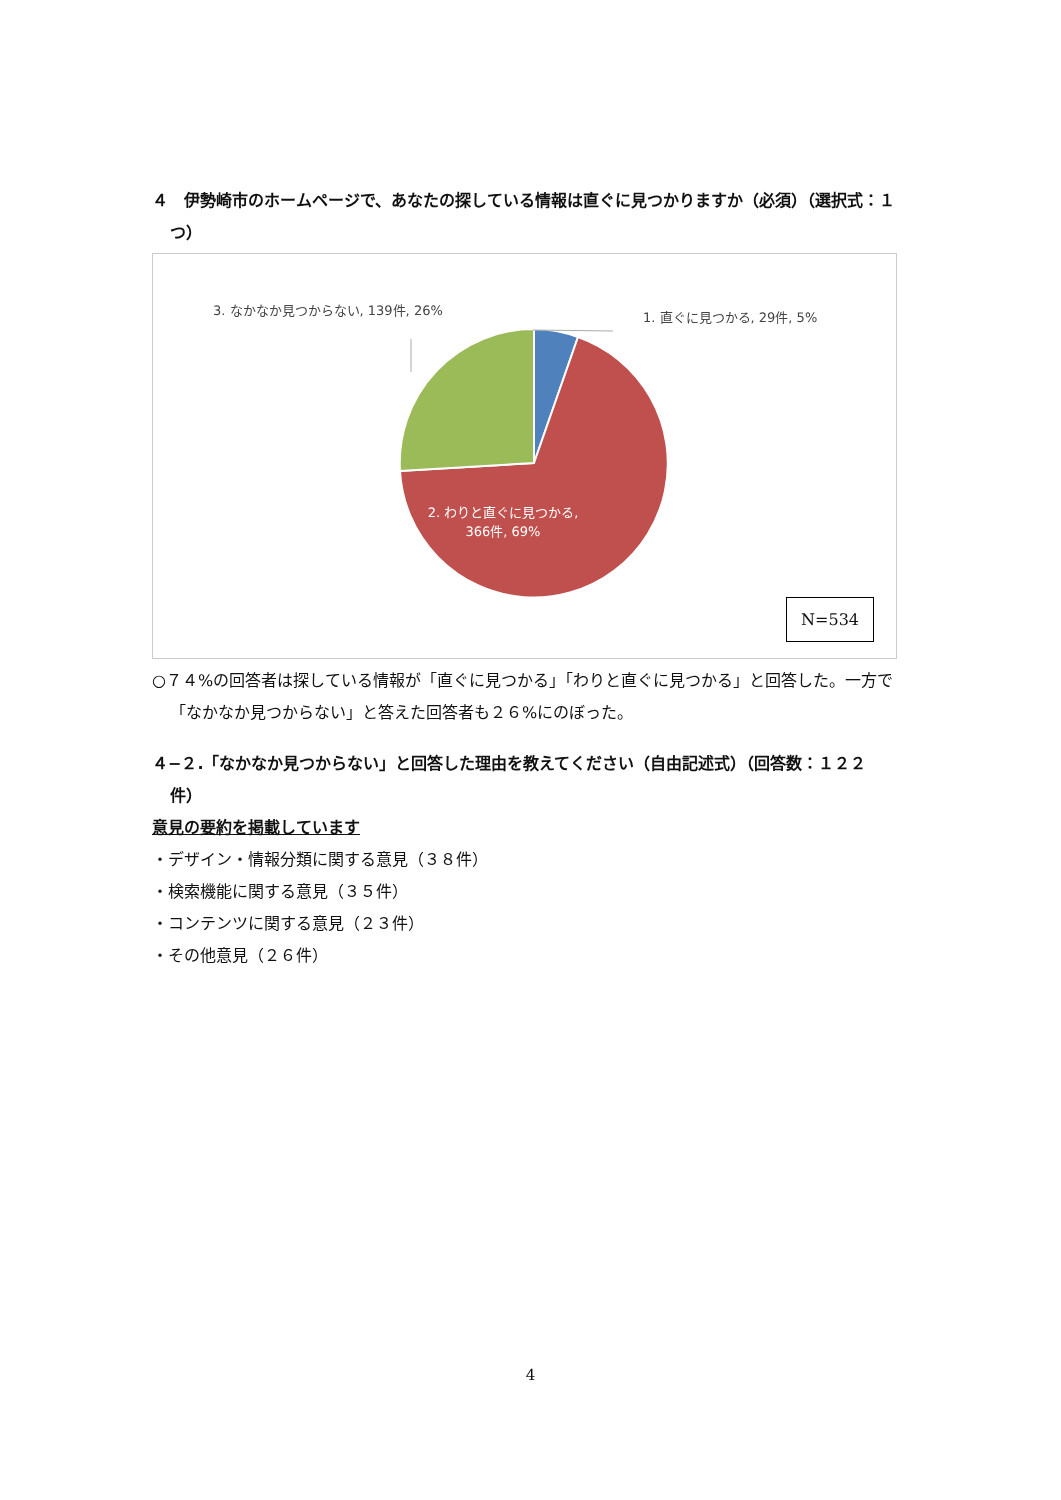４　伊勢崎市のホームページで、あなたの探している情報は直ぐに見つかりますか（必須）（選択式：１つ）
3. なかなか見つからない, 139件, 26%
1. 直ぐに見つかる, 29件, 5%
2. わりと直ぐに見つかる, 366件, 69%
N=534
○７４%の回答者は探している情報が「直ぐに見つかる」「わりと直ぐに見つかる」と回答した。一方で「なかなか見つからない」と答えた回答者も２６%にのぼった。
４−２.「なかなか見つからない」と回答した理由を教えてください（自由記述式）（回答数：１２２件）
意見の要約を掲載しています
・デザイン・情報分類に関する意見（３８件）
・検索機能に関する意見（３５件）
・コンテンツに関する意見（２３件）
・その他意見（２６件）
4